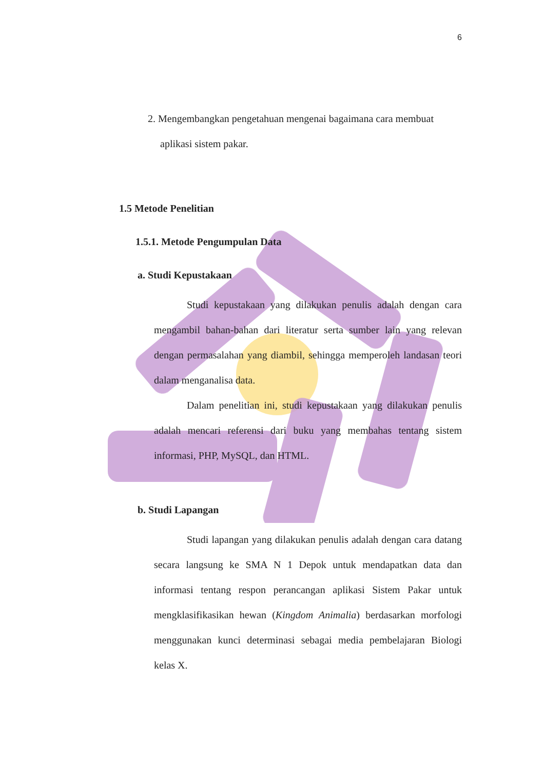6
2. Mengembangkan pengetahuan mengenai bagaimana cara membuat
aplikasi sistem pakar.
1.5 Metode Penelitian
1.5.1. Metode Pengumpulan Data
a. Studi Kepustakaan
Studi kepustakaan yang dilakukan penulis adalah dengan cara mengambil bahan-bahan dari literatur serta sumber lain yang relevan dengan permasalahan yang diambil, sehingga memperoleh landasan teori dalam menganalisa data.
Dalam penelitian ini, studi kepustakaan yang dilakukan penulis adalah mencari referensi dari buku yang membahas tentang sistem informasi, PHP, MySQL, dan HTML.
b. Studi Lapangan
Studi lapangan yang dilakukan penulis adalah dengan cara datang secara langsung ke SMA N 1 Depok untuk mendapatkan data dan informasi tentang respon perancangan aplikasi Sistem Pakar untuk mengklasifikasikan hewan (Kingdom Animalia) berdasarkan morfologi menggunakan kunci determinasi sebagai media pembelajaran Biologi kelas X.